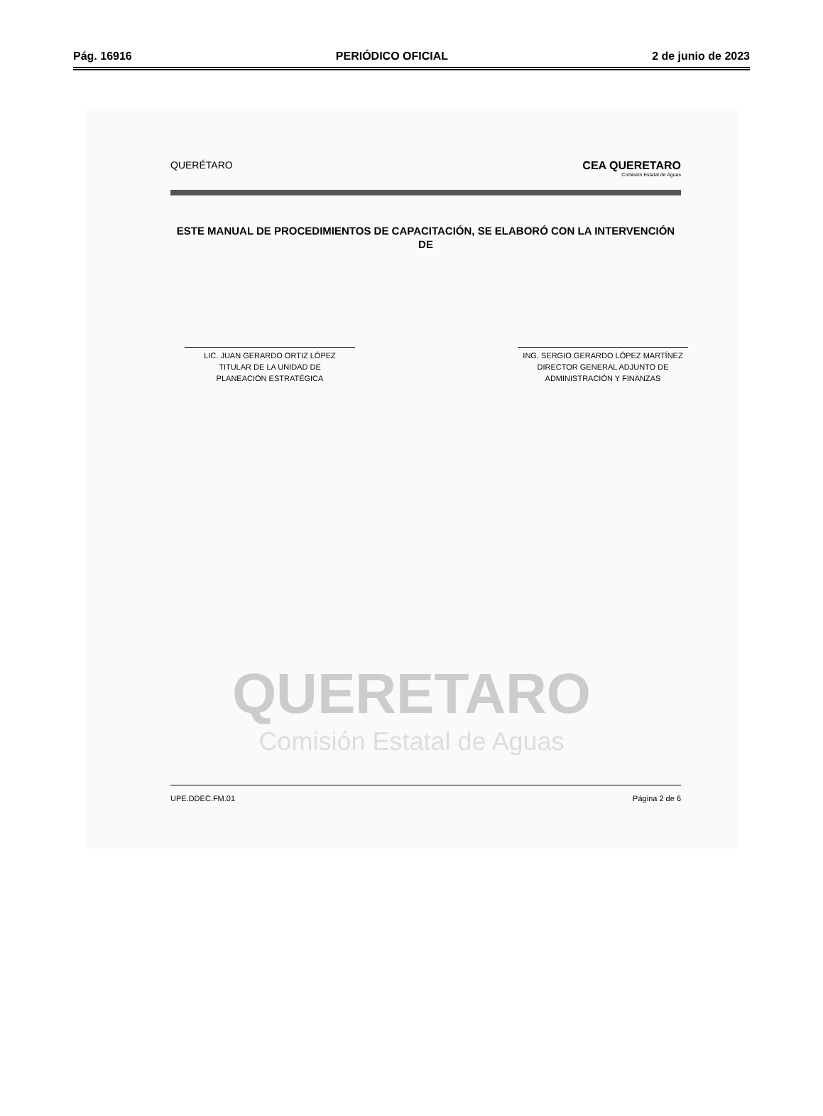Pág. 16916 PERIÓDICO OFICIAL 2 de junio de 2023
QUERÉTARO CEA QUERETARO
Comisión Estatal de Aguas
ESTE MANUAL DE PROCEDIMIENTOS DE CAPACITACIÓN, SE ELABORÓ CON LA INTERVENCIÓN DE
LIC. JUAN GERARDO ORTIZ LÓPEZ
TITULAR DE LA UNIDAD DE
PLANEACIÓN ESTRATÉGICA
ING. SERGIO GERARDO LÓPEZ MARTÍNEZ
DIRECTOR GENERAL ADJUNTO DE
ADMINISTRACIÓN Y FINANZAS
QUERETARO
Comisión Estatal de Aguas
UPE.DDEC.FM.01 Página 2 de 6